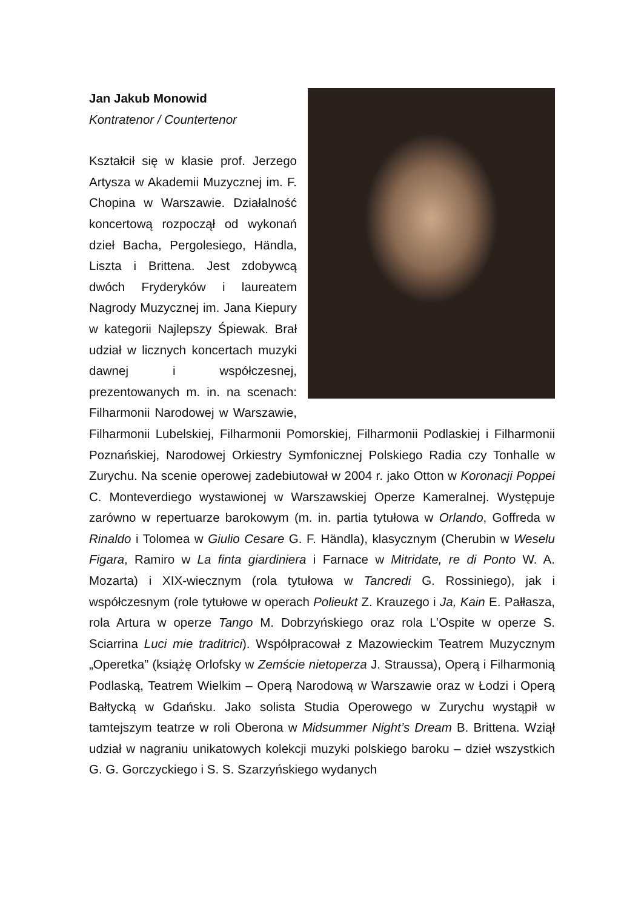Jan Jakub Monowid
Kontratenor / Countertenor
Kształcił się w klasie prof. Jerzego Artysza w Akademii Muzycznej im. F. Chopina w Warszawie. Działalność koncertową rozpoczął od wykonań dzieł Bacha, Pergolesiego, Händla, Liszta i Brittena. Jest zdobywcą dwóch Fryderyków i laureatem Nagrody Muzycznej im. Jana Kiepury w kategorii Najlepszy Śpiewak. Brał udział w licznych koncertach muzyki dawnej i współczesnej, prezentowanych m. in. na scenach: Filharmonii Narodowej w Warszawie, Filharmonii Lubelskiej, Filharmonii Pomorskiej, Filharmonii Podlaskiej i Filharmonii Poznańskiej, Narodowej Orkiestry Symfonicznej Polskiego Radia czy Tonhalle w Zurychu. Na scenie operowej zadebiutował w 2004 r. jako Otton w Koronacji Poppei C. Monteverdiego wystawionej w Warszawskiej Operze Kameralnej. Występuje zarówno w repertuarze barokowym (m. in. partia tytułowa w Orlando, Goffreda w Rinaldo i Tolomea w Giulio Cesare G. F. Händla), klasycznym (Cherubin w Weselu Figara, Ramiro w La finta giardiniera i Farnace w Mitridate, re di Ponto W. A. Mozarta) i XIX-wiecznym (rola tytułowa w Tancredi G. Rossiniego), jak i współczesnym (role tytułowe w operach Polieukt Z. Krauzego i Ja, Kain E. Pałłasza, rola Artura w operze Tango M. Dobrzyńskiego oraz rola L’Ospite w operze S. Sciarrina Luci mie traditrici). Współpracował z Mazowieckim Teatrem Muzycznym „Operetka” (książę Orlofsky w Zemście nietoperza J. Straussa), Operą i Filharmonią Podlaską, Teatrem Wielkim – Operą Narodową w Warszawie oraz w Łodzi i Operą Bałtycką w Gdańsku. Jako solista Studia Operowego w Zurychu wystąpił w tamtejszym teatrze w roli Oberona w Midsummer Night’s Dream B. Brittena. Wziął udział w nagraniu unikatowych kolekcji muzyki polskiego baroku – dzieł wszystkich G. G. Gorczyckiego i S. S. Szarzyńskiego wydanych